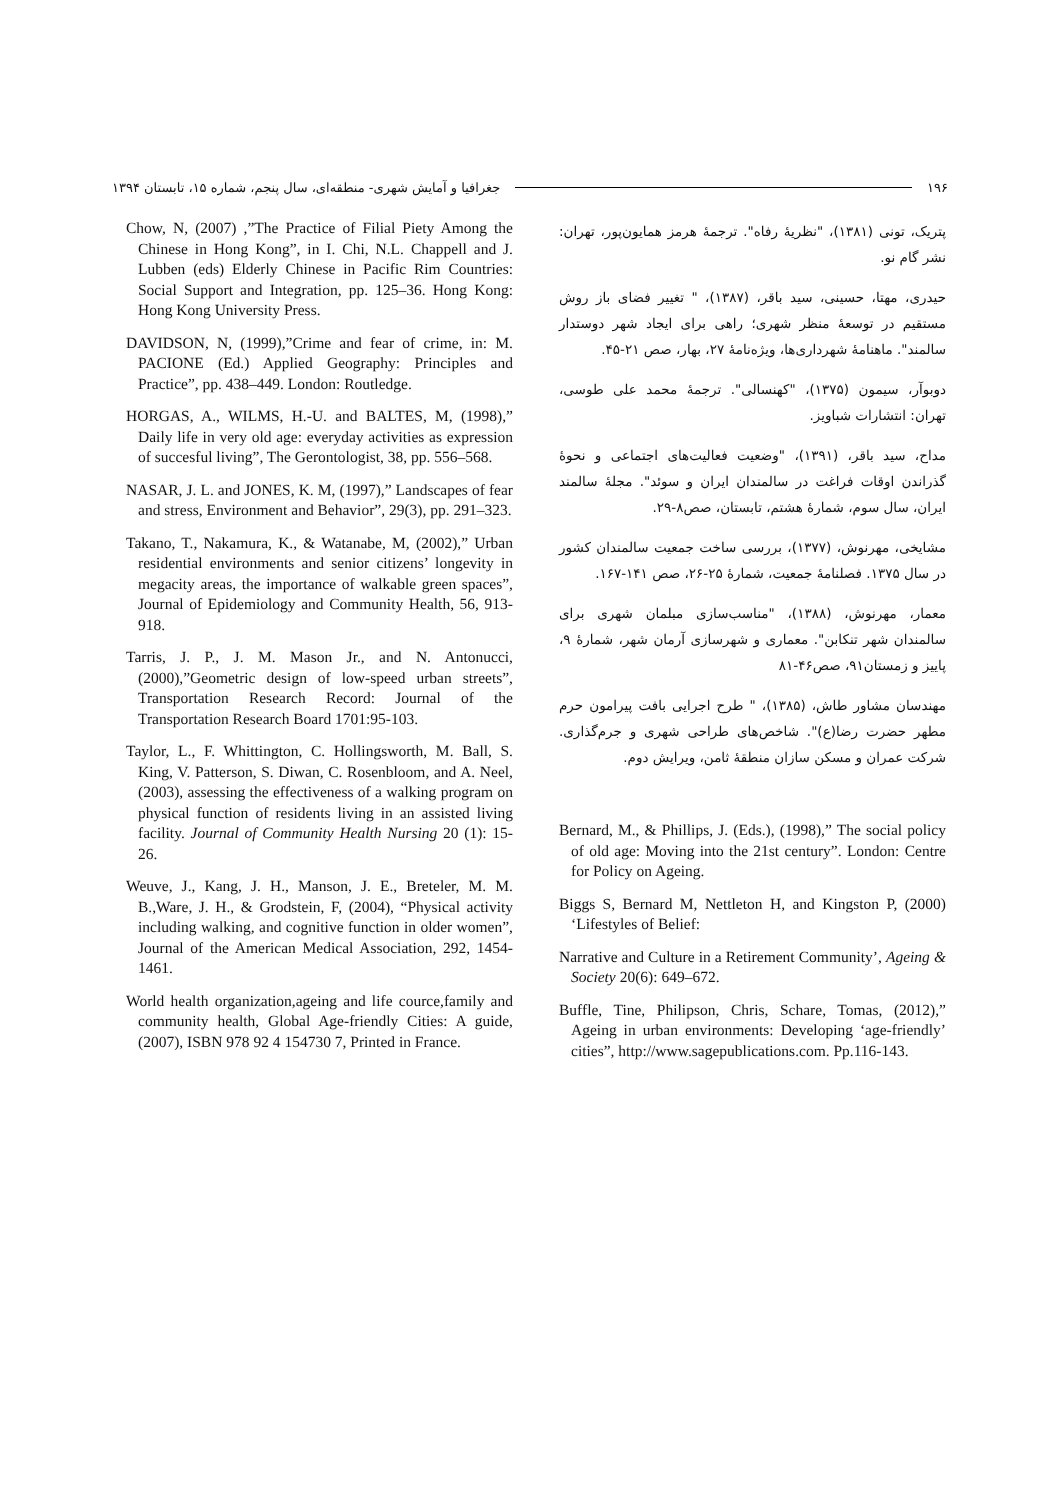۱۹۶ جغرافیا و آمایش شهری- منطقه‌ای، سال پنجم، شماره ۱۵، تابستان ۱۳۹۴
پتریک، تونی (۱۳۸۱)، "نظریهٔ رفاه". ترجمهٔ هرمز همایون‌پور، تهران: نشر گام نو.
حیدری، مهتا، حسینی، سید باقر، (۱۳۸۷)، " تغییر فضای باز روش مستقیم در توسعهٔ منظر شهری؛ راهی برای ایجاد شهر دوستدار سالمند". ماهنامهٔ شهرداری‌ها، ویژه‌نامهٔ ۲۷، بهار، صص ۲۱-۴۵.
دوبوآر، سیمون (۱۳۷۵)، "کهنسالی". ترجمهٔ محمد علی طوسی، تهران: انتشارات شباویز.
مداح، سید باقر، (۱۳۹۱)، "وضعیت فعالیت‌های اجتماعی و نحوهٔ گذراندن اوقات فراغت در سالمندان ایران و سوئد". مجلهٔ سالمند ایران، سال سوم، شمارهٔ هشتم، تابستان، صص۸-۲۹.
مشایخی، مهرنوش، (۱۳۷۷)، بررسی ساخت جمعیت سالمندان کشور در سال ۱۳۷۵. فصلنامهٔ جمعیت، شمارهٔ ۲۵-۲۶، صص ۱۴۱-۱۶۷.
معمار، مهرنوش، (۱۳۸۸)، "مناسب‌سازی مبلمان شهری برای سالمندان شهر تنکابن". معماری و شهرسازی آرمان شهر، شمارهٔ ۹، پاییز و زمستان۹۱، صص۴۶-۸۱
مهندسان مشاور طاش، (۱۳۸۵)، " طرح اجرایی بافت پیرامون حرم مطهر حضرت رضا(ع)". شاخص‌های طراحی شهری و جرم‌گذاری. شرکت عمران و مسکن سازان منطقهٔ ثامن، ویرایش دوم.
Bernard, M., & Phillips, J. (Eds.), (1998),” The social policy of old age: Moving into the 21st century”. London: Centre for Policy on Ageing.
Biggs S, Bernard M, Nettleton H, and Kingston P, (2000) ‘Lifestyles of Belief:
Narrative and Culture in a Retirement Community’, Ageing & Society 20(6): 649–672.
Buffle, Tine, Philipson, Chris, Schare, Tomas, (2012),” Ageing in urban environments: Developing ‘age-friendly’ cities”, http://www.sagepublications.com. Pp.116-143.
Chow, N, (2007) ,”The Practice of Filial Piety Among the Chinese in Hong Kong”, in I. Chi, N.L. Chappell and J. Lubben (eds) Elderly Chinese in Pacific Rim Countries: Social Support and Integration, pp. 125–36. Hong Kong: Hong Kong University Press.
DAVIDSON, N, (1999),”Crime and fear of crime, in: M. PACIONE (Ed.) Applied Geography: Principles and Practice”, pp. 438–449. London: Routledge.
HORGAS, A., WILMS, H.-U. and BALTES, M, (1998),” Daily life in very old age: everyday activities as expression of succesful living”, The Gerontologist, 38, pp. 556–568.
NASAR, J. L. and JONES, K. M, (1997),” Landscapes of fear and stress, Environment and Behavior”, 29(3), pp. 291–323.
Takano, T., Nakamura, K., & Watanabe, M, (2002),” Urban residential environments and senior citizens’ longevity in megacity areas, the importance of walkable green spaces”, Journal of Epidemiology and Community Health, 56, 913-918.
Tarris, J. P., J. M. Mason Jr., and N. Antonucci, (2000),”Geometric design of low-speed urban streets”, Transportation Research Record: Journal of the Transportation Research Board 1701:95-103.
Taylor, L., F. Whittington, C. Hollingsworth, M. Ball, S. King, V. Patterson, S. Diwan, C. Rosenbloom, and A. Neel, (2003), assessing the effectiveness of a walking program on physical function of residents living in an assisted living facility. Journal of Community Health Nursing 20 (1): 15-26.
Weuve, J., Kang, J. H., Manson, J. E., Breteler, M. M. B.,Ware, J. H., & Grodstein, F, (2004), “Physical activity including walking, and cognitive function in older women”, Journal of the American Medical Association, 292, 1454-1461.
World health organization,ageing and life cource,family and community health, Global Age-friendly Cities: A guide, (2007), ISBN 978 92 4 154730 7, Printed in France.